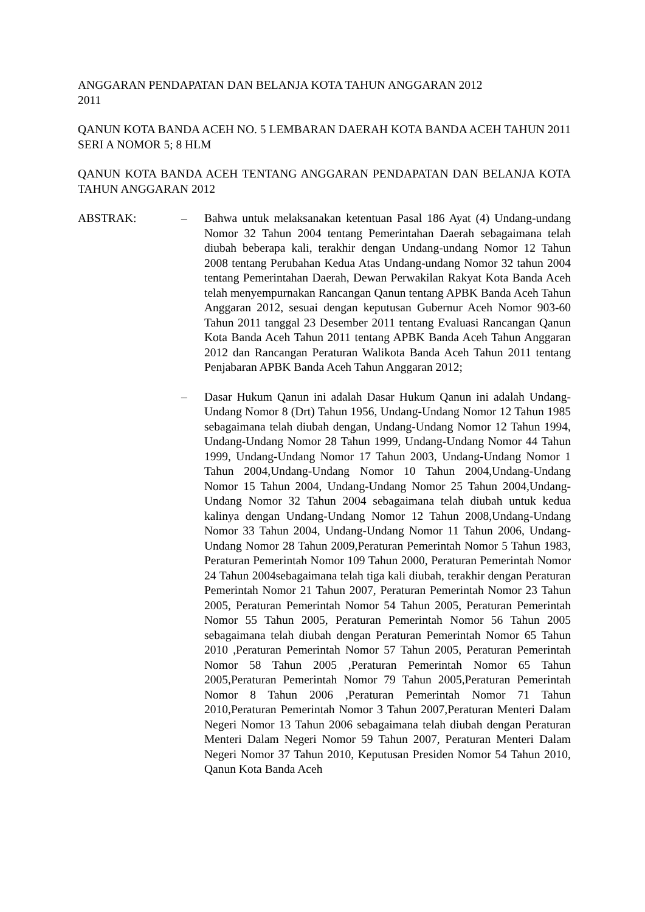ANGGARAN PENDAPATAN DAN BELANJA KOTA TAHUN ANGGARAN 2012
2011
QANUN KOTA BANDA ACEH NO. 5 LEMBARAN DAERAH KOTA BANDA ACEH TAHUN 2011 SERI A NOMOR 5; 8 HLM
QANUN KOTA BANDA ACEH TENTANG ANGGARAN PENDAPATAN DAN BELANJA KOTA TAHUN ANGGARAN 2012
ABSTRAK: – Bahwa untuk melaksanakan ketentuan Pasal 186 Ayat (4) Undang-undang Nomor 32 Tahun 2004 tentang Pemerintahan Daerah sebagaimana telah diubah beberapa kali, terakhir dengan Undang-undang Nomor 12 Tahun 2008 tentang Perubahan Kedua Atas Undang-undang Nomor 32 tahun 2004 tentang Pemerintahan Daerah, Dewan Perwakilan Rakyat Kota Banda Aceh telah menyempurnakan Rancangan Qanun tentang APBK Banda Aceh Tahun Anggaran 2012, sesuai dengan keputusan Gubernur Aceh Nomor 903-60 Tahun 2011 tanggal 23 Desember 2011 tentang Evaluasi Rancangan Qanun Kota Banda Aceh Tahun 2011 tentang APBK Banda Aceh Tahun Anggaran 2012 dan Rancangan Peraturan Walikota Banda Aceh Tahun 2011 tentang Penjabaran APBK Banda Aceh Tahun Anggaran 2012;
– Dasar Hukum Qanun ini adalah Dasar Hukum Qanun ini adalah Undang-Undang Nomor 8 (Drt) Tahun 1956, Undang-Undang Nomor 12 Tahun 1985 sebagaimana telah diubah dengan, Undang-Undang Nomor 12 Tahun 1994, Undang-Undang Nomor 28 Tahun 1999, Undang-Undang Nomor 44 Tahun 1999, Undang-Undang Nomor 17 Tahun 2003, Undang-Undang Nomor 1 Tahun 2004,Undang-Undang Nomor 10 Tahun 2004,Undang-Undang Nomor 15 Tahun 2004, Undang-Undang Nomor 25 Tahun 2004,Undang-Undang Nomor 32 Tahun 2004 sebagaimana telah diubah untuk kedua kalinya dengan Undang-Undang Nomor 12 Tahun 2008,Undang-Undang Nomor 33 Tahun 2004, Undang-Undang Nomor 11 Tahun 2006, Undang-Undang Nomor 28 Tahun 2009,Peraturan Pemerintah Nomor 5 Tahun 1983, Peraturan Pemerintah Nomor 109 Tahun 2000, Peraturan Pemerintah Nomor 24 Tahun 2004sebagaimana telah tiga kali diubah, terakhir dengan Peraturan Pemerintah Nomor 21 Tahun 2007, Peraturan Pemerintah Nomor 23 Tahun 2005, Peraturan Pemerintah Nomor 54 Tahun 2005, Peraturan Pemerintah Nomor 55 Tahun 2005, Peraturan Pemerintah Nomor 56 Tahun 2005 sebagaimana telah diubah dengan Peraturan Pemerintah Nomor 65 Tahun 2010 ,Peraturan Pemerintah Nomor 57 Tahun 2005, Peraturan Pemerintah Nomor 58 Tahun 2005 ,Peraturan Pemerintah Nomor 65 Tahun 2005,Peraturan Pemerintah Nomor 79 Tahun 2005,Peraturan Pemerintah Nomor 8 Tahun 2006 ,Peraturan Pemerintah Nomor 71 Tahun 2010,Peraturan Pemerintah Nomor 3 Tahun 2007,Peraturan Menteri Dalam Negeri Nomor 13 Tahun 2006 sebagaimana telah diubah dengan Peraturan Menteri Dalam Negeri Nomor 59 Tahun 2007, Peraturan Menteri Dalam Negeri Nomor 37 Tahun 2010, Keputusan Presiden Nomor 54 Tahun 2010, Qanun Kota Banda Aceh